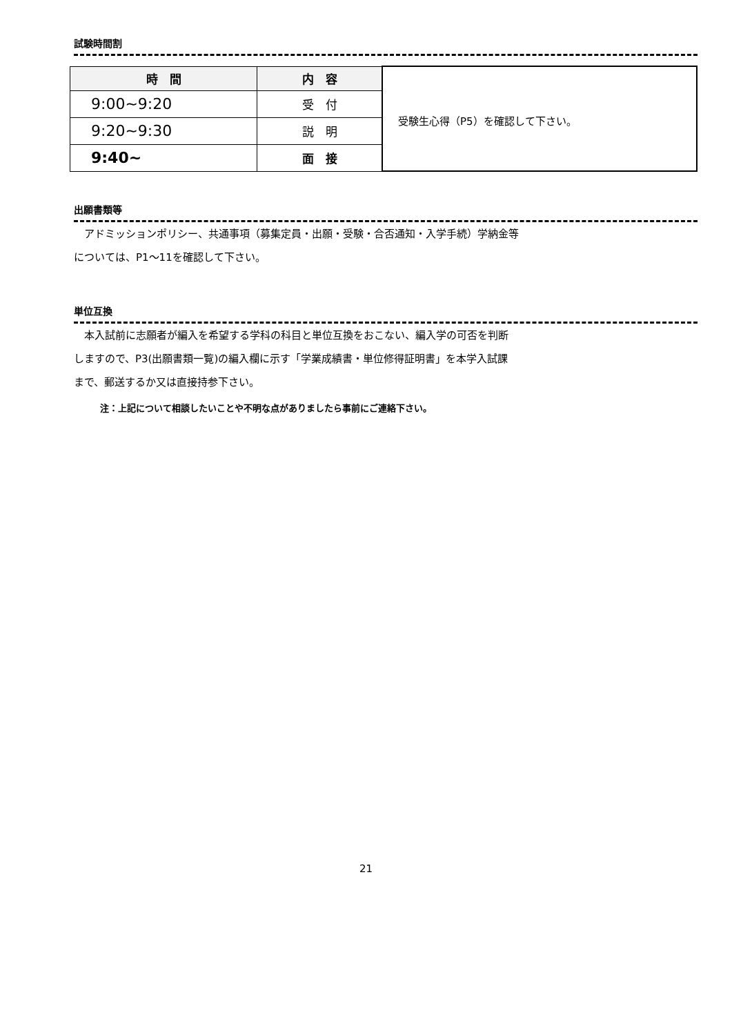試験時間割
| 時 間 | 内 容 | 受験生心得（P5）を確認して下さい。 |
| 9:00~9:20 | 受 付 | |
| 9:20~9:30 | 説 明 | |
| 9:40~ | 面 接 | |
出願書類等
　アドミッションポリシー、共通事項（募集定員・出願・受験・合否通知・入学手続）学納金等
については、P1～11を確認して下さい。
単位互換
　本入試前に志願者が編入を希望する学科の科目と単位互換をおこない、編入学の可否を判断
しますので、P3(出願書類一覧)の編入欄に示す「学業成績書・単位修得証明書」を本学入試課
まで、郵送するか又は直接持参下さい。
注：上記について相談したいことや不明な点がありましたら事前にご連絡下さい。
21